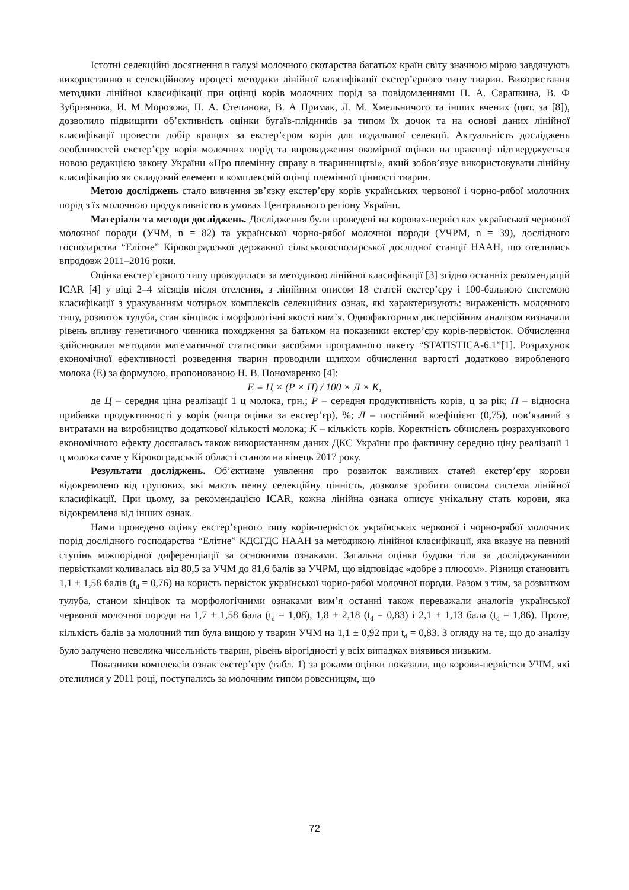Істотні селекційні досягнення в галузі молочного скотарства багатьох країн світу значною мірою завдячують використанню в селекційному процесі методики лінійної класифікації екстер’єрного типу тварин. Використання методики лінійної класифікації при оцінці корів молочних порід за повідомленнями П. А. Сарапкина, В. Ф Зубриянова, И. М Морозова, П. А. Степанова, В. А Примак, Л. М. Хмельничого та інших вчених (цит. за [8]), дозволило підвищити об’єктивність оцінки бугаїв-плідників за типом їх дочок та на основі даних лінійної класифікації провести добір кращих за екстер’єром корів для подальшої селекції. Актуальність досліджень особливостей екстер’єру корів молочних порід та впровадження окомірної оцінки на практиці підтверджується новою редакцією закону України «Про племінну справу в тваринництві», який зобов’язує використовувати лінійну класифікацію як складовий елемент в комплексній оцінці племінної цінності тварин.
Метою досліджень стало вивчення зв’язку екстер’єру корів українських червоної і чорно-рябої молочних порід з їх молочною продуктивністю в умовах Центрального регіону України.
Матеріали та методи досліджень. Дослідження були проведені на коровах-первістках української червоної молочної породи (УЧМ, n = 82) та української чорно-рябої молочної породи (УЧРМ, n = 39), дослідного господарства “Елітне” Кіровоградської державної сільськогосподарської дослідної станції НААН, що отелились впродовж 2011–2016 роки.
Оцінка екстер’єрного типу проводилася за методикою лінійної класифікації [3] згідно останніх рекомендацій ICAR [4] у віці 2–4 місяців після отелення, з лінійним описом 18 статей екстер’єру і 100-бальною системою класифікації з урахуванням чотирьох комплексів селекційних ознак, які характеризують: вираженість молочного типу, розвиток тулуба, стан кінцівок і морфологічні якості вим’я. Однофакторним дисперсійним аналізом визначали рівень впливу генетичного чинника походження за батьком на показники екстер’єру корів-первісток. Обчислення здійснювали методами математичної статистики засобами програмного пакету “STATISTICA-6.1”[1]. Розрахунок економічної ефективності розведення тварин проводили шляхом обчислення вартості додатково виробленого молока (Е) за формулою, пропонованою Н. В. Пономаренко [4]:
Е = Ц × (Р × П) / 100 × Л × К,
де Ц – середня ціна реалізації 1 ц молока, грн.; Р – середня продуктивність корів, ц за рік; П – відносна прибавка продуктивності у корів (вища оцінка за екстер’єр), %; Л – постійний коефіцієнт (0,75), пов’язаний з витратами на виробництво додаткової кількості молока; К – кількість корів. Коректність обчислень розрахункового економічного ефекту досягалась також використанням даних ДКС України про фактичну середню ціну реалізації 1 ц молока саме у Кіровоградській області станом на кінець 2017 року.
Результати досліджень. Об’єктивне уявлення про розвиток важливих статей екстер’єру корови відокремлено від групових, які мають певну селекційну цінність, дозволяє зробити описова система лінійної класифікації. При цьому, за рекомендацією ICAR, кожна лінійна ознака описує унікальну стать корови, яка відокремлена від інших ознак.
Нами проведено оцінку екстер’єрного типу корів-первісток українських червоної і чорно-рябої молочних порід дослідного господарства “Елітне” КДСГДС НААН за методикою лінійної класифікації, яка вказує на певний ступінь міжпорідної диференціації за основними ознаками. Загальна оцінка будови тіла за досліджуваними первістками коливалась від 80,5 за УЧМ до 81,6 балів за УЧРМ, що відповідає «добре з плюсом». Різниця становить 1,1 ± 1,58 балів (t<sub>d</sub> = 0,76) на користь первісток української чорно-рябої молочної породи. Разом з тим, за розвитком тулуба, станом кінцівок та морфологічними ознаками вим’я останні також переважали аналогів української червоної молочної породи на 1,7 ± 1,58 бала (t<sub>d</sub> = 1,08), 1,8 ± 2,18 (t<sub>d</sub> = 0,83) і 2,1 ± 1,13 бала (t<sub>d</sub> = 1,86). Проте, кількість балів за молочний тип була вищою у тварин УЧМ на 1,1 ± 0,92 при t<sub>d</sub> = 0,83. З огляду на те, що до аналізу було залучено невелика чисельність тварин, рівень вірогідності у всіх випадках виявився низьким.
Показники комплексів ознак екстер’єру (табл. 1) за роками оцінки показали, що корови-первістки УЧМ, які отелилися у 2011 році, поступались за молочним типом ровесницям, що
72